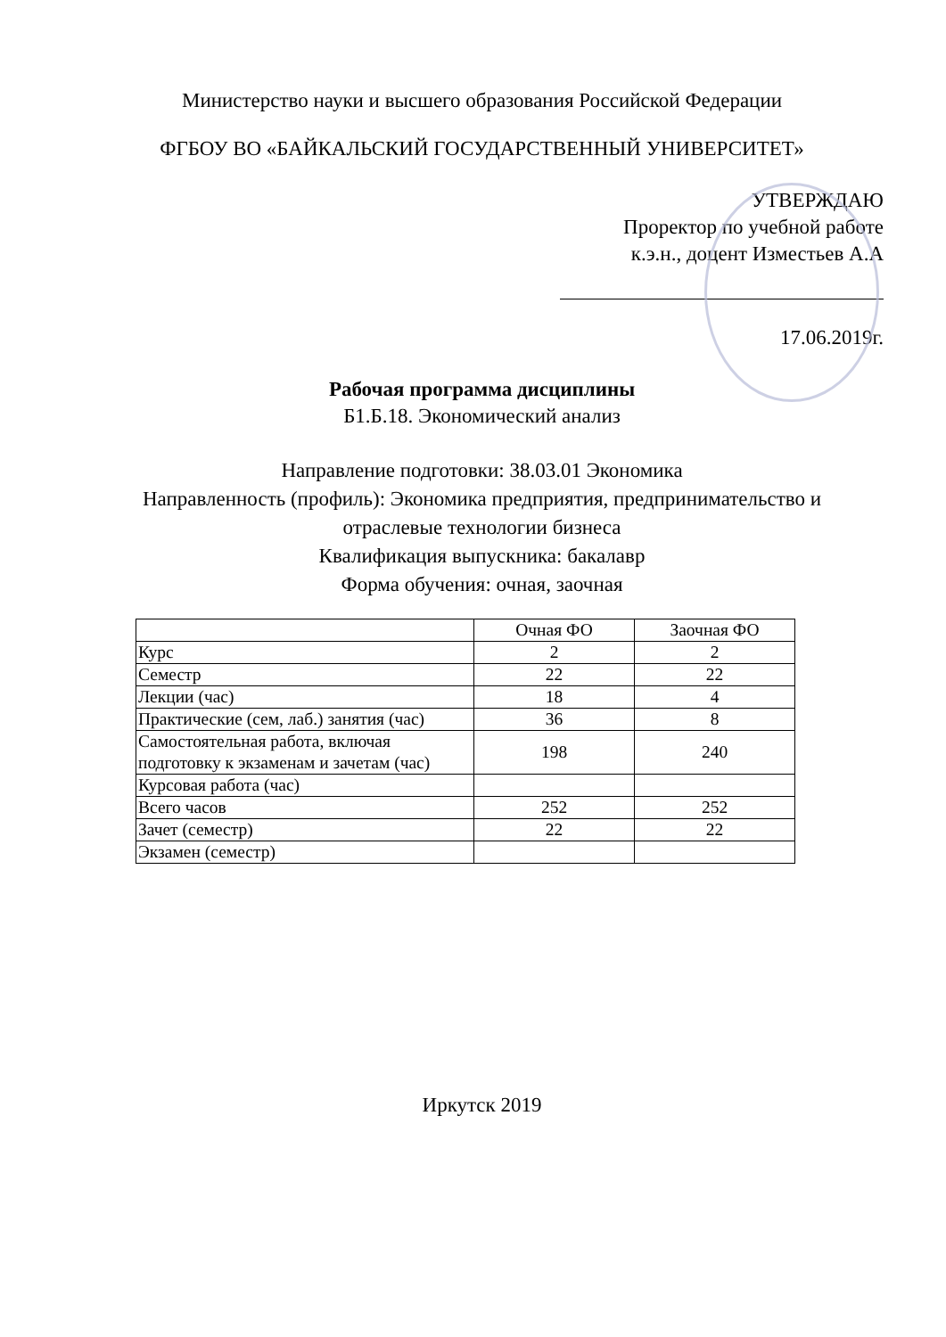Министерство науки и высшего образования Российской Федерации
ФГБОУ ВО «БАЙКАЛЬСКИЙ ГОСУДАРСТВЕННЫЙ УНИВЕРСИТЕТ»
УТВЕРЖДАЮ
Проректор по учебной работе
к.э.н., доцент Изместьев А.А
17.06.2019г.
Рабочая программа дисциплины
Б1.Б.18. Экономический анализ
Направление подготовки: 38.03.01 Экономика
Направленность (профиль): Экономика предприятия, предпринимательство и
отраслевые технологии бизнеса
Квалификация выпускника: бакалавр
Форма обучения: очная, заочная
| | Очная ФО | Заочная ФО |
| Курс | 2 | 2 |
| Семестр | 22 | 22 |
| Лекции (час) | 18 | 4 |
| Практические (сем, лаб.) занятия (час) | 36 | 8 |
| Самостоятельная работа, включая подготовку к экзаменам и зачетам (час) | 198 | 240 |
| Курсовая работа (час) | | |
| Всего часов | 252 | 252 |
| Зачет (семестр) | 22 | 22 |
| Экзамен (семестр) | | |
Иркутск 2019